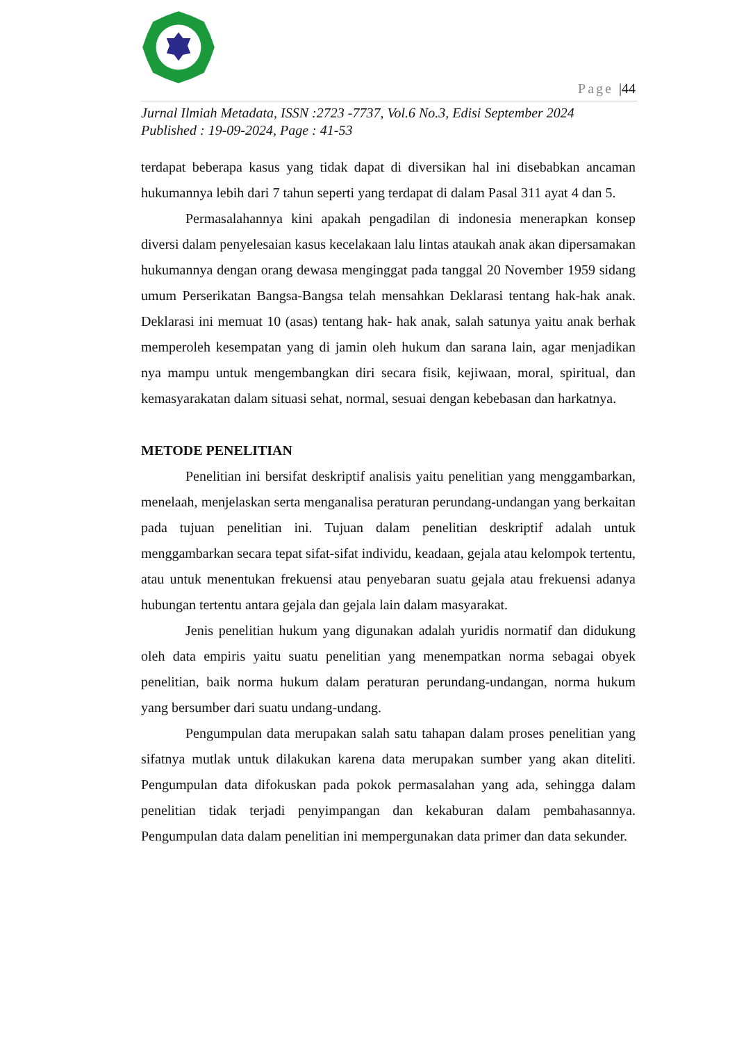Page |44
Jurnal Ilmiah Metadata, ISSN :2723 -7737, Vol.6 No.3, Edisi September 2024
Published : 19-09-2024, Page : 41-53
terdapat beberapa kasus yang tidak dapat di diversikan hal ini disebabkan ancaman hukumannya lebih dari 7 tahun seperti yang terdapat di dalam Pasal 311 ayat 4 dan 5.
Permasalahannya kini apakah pengadilan di indonesia menerapkan konsep diversi dalam penyelesaian kasus kecelakaan lalu lintas ataukah anak akan dipersamakan hukumannya dengan orang dewasa menginggat pada tanggal 20 November 1959 sidang umum Perserikatan Bangsa-Bangsa telah mensahkan Deklarasi tentang hak-hak anak. Deklarasi ini memuat 10 (asas) tentang hak- hak anak, salah satunya yaitu anak berhak memperoleh kesempatan yang di jamin oleh hukum dan sarana lain, agar menjadikan nya mampu untuk mengembangkan diri secara fisik, kejiwaan, moral, spiritual, dan kemasyarakatan dalam situasi sehat, normal, sesuai dengan kebebasan dan harkatnya.
METODE PENELITIAN
Penelitian ini bersifat deskriptif analisis yaitu penelitian yang menggambarkan, menelaah, menjelaskan serta menganalisa peraturan perundang-undangan yang berkaitan pada tujuan penelitian ini. Tujuan dalam penelitian deskriptif adalah untuk menggambarkan secara tepat sifat-sifat individu, keadaan, gejala atau kelompok tertentu, atau untuk menentukan frekuensi atau penyebaran suatu gejala atau frekuensi adanya hubungan tertentu antara gejala dan gejala lain dalam masyarakat.
Jenis penelitian hukum yang digunakan adalah yuridis normatif dan didukung oleh data empiris yaitu suatu penelitian yang menempatkan norma sebagai obyek penelitian, baik norma hukum dalam peraturan perundang-undangan, norma hukum yang bersumber dari suatu undang-undang.
Pengumpulan data merupakan salah satu tahapan dalam proses penelitian yang sifatnya mutlak untuk dilakukan karena data merupakan sumber yang akan diteliti. Pengumpulan data difokuskan pada pokok permasalahan yang ada, sehingga dalam penelitian tidak terjadi penyimpangan dan kekaburan dalam pembahasannya. Pengumpulan data dalam penelitian ini mempergunakan data primer dan data sekunder.